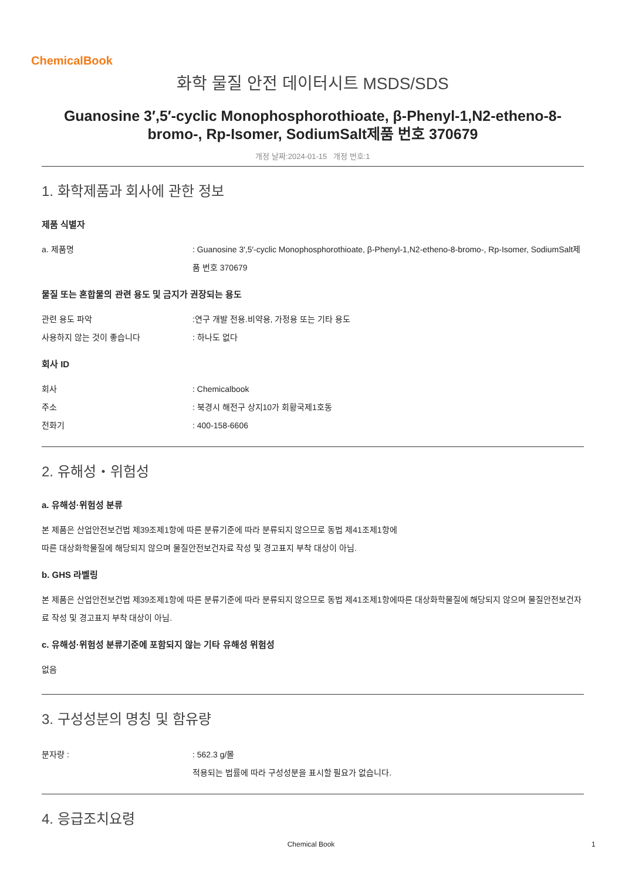ChemicalBook
화학 물질 안전 데이터시트 MSDS/SDS
Guanosine 3′,5′-cyclic Monophosphorothioate, β-Phenyl-1,N2-etheno-8-bromo-, Rp-Isomer, SodiumSalt제품 번호 370679
개정 날짜:2024-01-15 개정 번호:1
1. 화학제품과 회사에 관한 정보
제품 식별자
a. 제품명 : Guanosine 3′,5′-cyclic Monophosphorothioate, β-Phenyl-1,N2-etheno-8-bromo-, Rp-Isomer, SodiumSalt제품 번호 370679
물질 또는 혼합물의 관련 용도 및 금지가 권장되는 용도
관련 용도 파악 :연구 개발 전용.비약용, 가정용 또는 기타 용도
사용하지 않는 것이 좋습니다 : 하나도 없다
회사 ID
회사 : Chemicalbook
주소 : 북경시 해전구 상지10가 회황국제1호동
전화기 : 400-158-6606
2. 유해성・위험성
a. 유해성·위험성 분류
본 제품은 산업안전보건법 제39조제1항에 따른 분류기준에 따라 분류되지 않으므로 동법 제41조제1항에
따른 대상화학물질에 해당되지 않으며 물질안전보건자료 작성 및 경고표지 부착 대상이 아님.
b. GHS 라벨링
본 제품은 산업안전보건법 제39조제1항에 따른 분류기준에 따라 분류되지 않으므로 동법 제41조제1항에따른 대상화학물질에 해당되지 않으며 물질안전보건자료 작성 및 경고표지 부착 대상이 아님.
c. 유해성·위험성 분류기준에 포함되지 않는 기타 유해성 위험성
없음
3. 구성성분의 명칭 및 함유량
분자량 : : 562.3 g/몰
적용되는 법률에 따라 구성성분을 표시할 필요가 없습니다.
4. 응급조치요령
Chemical Book 1